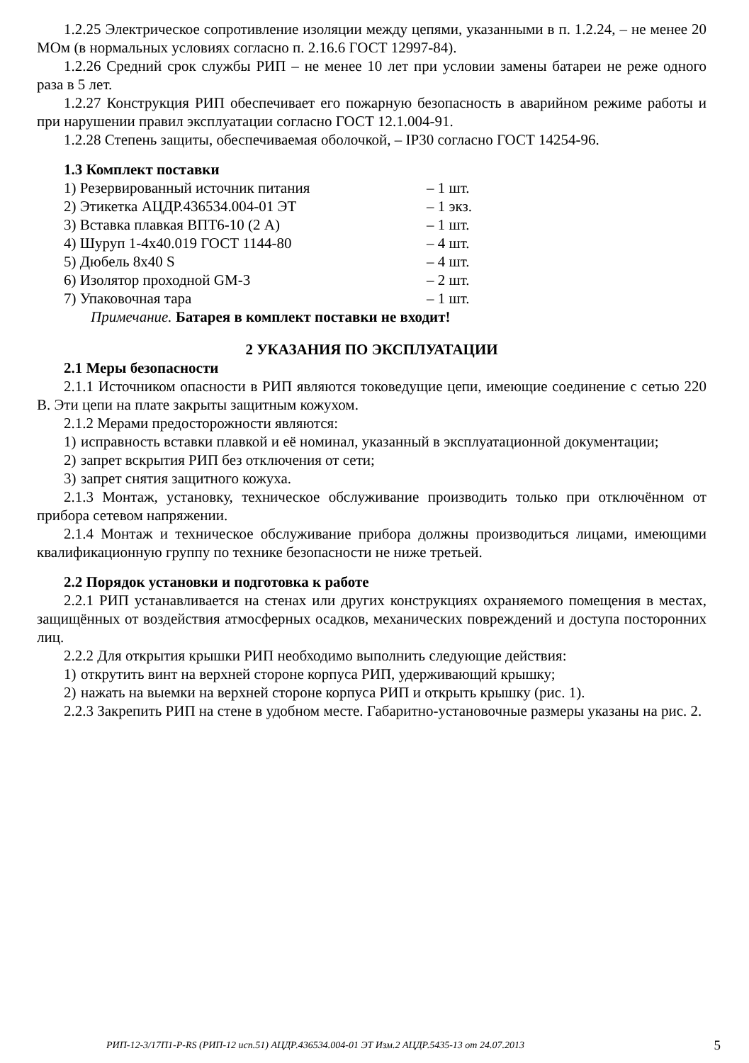1.2.25 Электрическое сопротивление изоляции между цепями, указанными в п. 1.2.24, – не менее 20 МОм (в нормальных условиях согласно п. 2.16.6 ГОСТ 12997-84).
1.2.26 Средний срок службы РИП – не менее 10 лет при условии замены батареи не реже одного раза в 5 лет.
1.2.27 Конструкция РИП обеспечивает его пожарную безопасность в аварийном режиме работы и при нарушении правил эксплуатации согласно ГОСТ 12.1.004-91.
1.2.28 Степень защиты, обеспечиваемая оболочкой, – IP30 согласно ГОСТ 14254-96.
1.3 Комплект поставки
1) Резервированный источник питания – 1 шт.
2) Этикетка АЦДР.436534.004-01 ЭТ – 1 экз.
3) Вставка плавкая ВПТ6-10 (2 А) – 1 шт.
4) Шуруп 1-4х40.019 ГОСТ 1144-80 – 4 шт.
5) Дюбель 8х40 S – 4 шт.
6) Изолятор проходной GM-3 – 2 шт.
7) Упаковочная тара – 1 шт.
Примечание. Батарея в комплект поставки не входит!
2 УКАЗАНИЯ ПО ЭКСПЛУАТАЦИИ
2.1 Меры безопасности
2.1.1 Источником опасности в РИП являются токоведущие цепи, имеющие соединение с сетью 220 В. Эти цепи на плате закрыты защитным кожухом.
2.1.2 Мерами предосторожности являются:
1)
исправность вставки плавкой и её номинал, указанный в эксплуатационной документации;
2)
запрет вскрытия РИП без отключения от сети;
3)
запрет снятия защитного кожуха.
2.1.3 Монтаж, установку, техническое обслуживание производить только при отключённом от прибора сетевом напряжении.
2.1.4 Монтаж и техническое обслуживание прибора должны производиться лицами, имеющими квалификационную группу по технике безопасности не ниже третьей.
2.2 Порядок установки и подготовка к работе
2.2.1 РИП устанавливается на стенах или других конструкциях охраняемого помещения в местах, защищённых от воздействия атмосферных осадков, механических повреждений и доступа посторонних лиц.
2.2.2 Для открытия крышки РИП необходимо выполнить следующие действия:
1)
открутить винт на верхней стороне корпуса РИП, удерживающий крышку;
2)
нажать на выемки на верхней стороне корпуса РИП и открыть крышку (рис. 1).
2.2.3 Закрепить РИП на стене в удобном месте. Габаритно-установочные размеры указаны на рис. 2.
РИП-12-3/17П1-Р-RS (РИП-12 исп.51) АЦДР.436534.004-01 ЭТ Изм.2 АЦДР.5435-13 от 24.07.2013 5